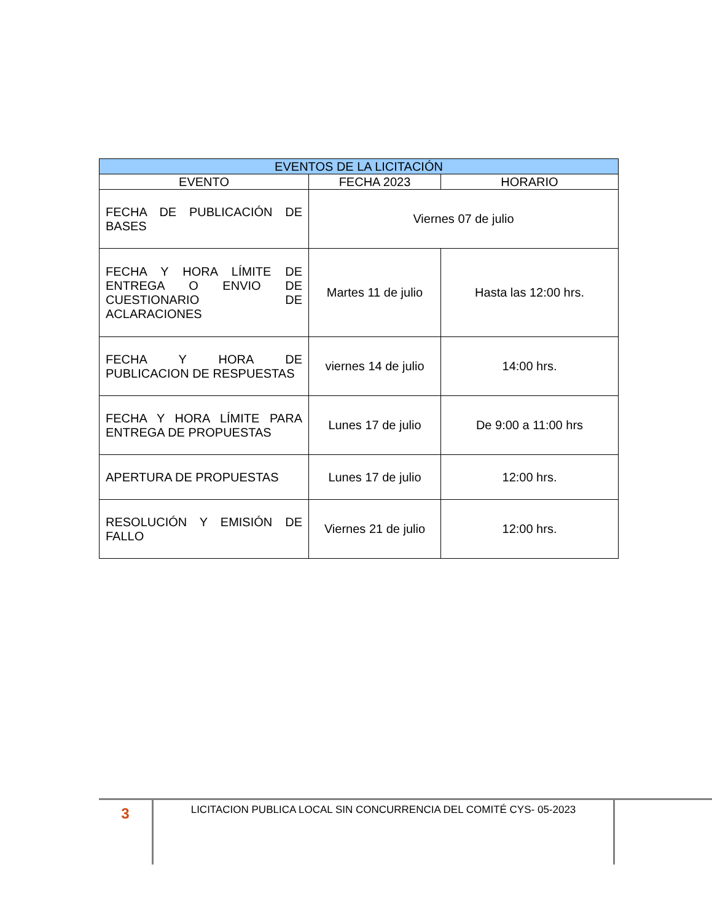| EVENTOS DE LA LICITACIÓN | | |
| --- | --- | --- |
| EVENTO | FECHA 2023 | HORARIO |
| FECHA DE PUBLICACIÓN DE BASES | Viernes 07 de julio | |
| FECHA Y HORA LÍMITE DE ENTREGA O ENVIO DE CUESTIONARIO DE ACLARACIONES | Martes 11 de julio | Hasta las 12:00 hrs. |
| FECHA Y HORA DE PUBLICACION DE RESPUESTAS | viernes 14 de julio | 14:00 hrs. |
| FECHA Y HORA LÍMITE PARA ENTREGA DE PROPUESTAS | Lunes 17 de julio | De 9:00 a 11:00 hrs |
| APERTURA DE PROPUESTAS | Lunes 17 de julio | 12:00 hrs. |
| RESOLUCIÓN Y EMISIÓN DE FALLO | Viernes 21 de julio | 12:00 hrs. |
3
LICITACION PUBLICA LOCAL SIN CONCURRENCIA DEL COMITÉ CYS- 05-2023